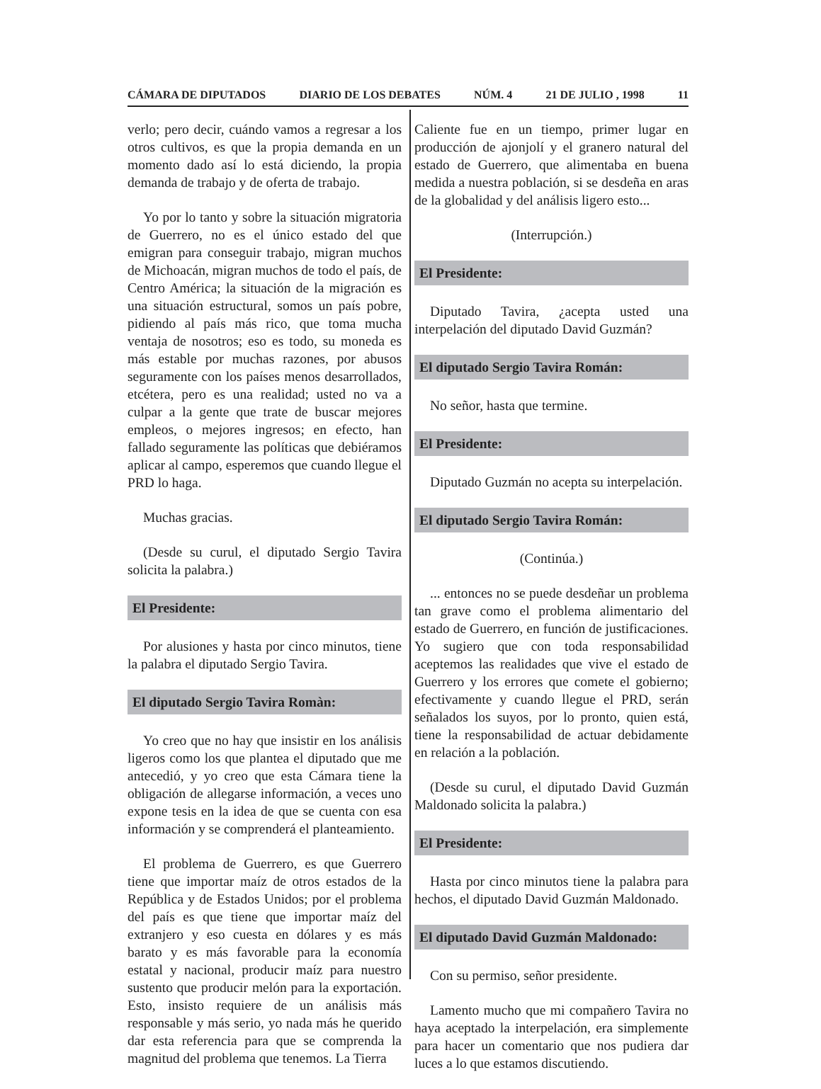CÁMARA DE DIPUTADOS DIARIO DE LOS DEBATES NÚM. 4 21 DE JULIO , 1998 11
verlo; pero decir, cuándo vamos a regresar a los otros cultivos, es que la propia demanda en un momento dado así lo está diciendo, la propia demanda de trabajo y de oferta de trabajo.
Yo por lo tanto y sobre la situación migratoria de Guerrero, no es el único estado del que emigran para conseguir trabajo, migran muchos de Michoacán, migran muchos de todo el país, de Centro América; la situación de la migración es una situación estructural, somos un país pobre, pidiendo al país más rico, que toma mucha ventaja de nosotros; eso es todo, su moneda es más estable por muchas razones, por abusos seguramente con los países menos desarrollados, etcétera, pero es una realidad; usted no va a culpar a la gente que trate de buscar mejores empleos, o mejores ingresos; en efecto, han fallado seguramente las políticas que debiéramos aplicar al campo, esperemos que cuando llegue el PRD lo haga.
Muchas gracias.
(Desde su curul, el diputado Sergio Tavira solicita la palabra.)
El Presidente:
Por alusiones y hasta por cinco minutos, tiene la palabra el diputado Sergio Tavira.
El diputado Sergio Tavira Romàn:
Yo creo que no hay que insistir en los análisis ligeros como los que plantea el diputado que me antecedió, y yo creo que esta Cámara tiene la obligación de allegarse información, a veces uno expone tesis en la idea de que se cuenta con esa información y se comprenderá el planteamiento.
El problema de Guerrero, es que Guerrero tiene que importar maíz de otros estados de la República y de Estados Unidos; por el problema del país es que tiene que importar maíz del extranjero y eso cuesta en dólares y es más barato y es más favorable para la economía estatal y nacional, producir maíz para nuestro sustento que producir melón para la exportación. Esto, insisto requiere de un análisis más responsable y más serio, yo nada más he querido dar esta referencia para que se comprenda la magnitud del problema que tenemos. La Tierra
Caliente fue en un tiempo, primer lugar en producción de ajonjolí y el granero natural del estado de Guerrero, que alimentaba en buena medida a nuestra población, si se desdeña en aras de la globalidad y del análisis ligero esto...
(Interrupción.)
El Presidente:
Diputado Tavira, ¿acepta usted una interpelación del diputado David Guzmán?
El diputado Sergio Tavira Román:
No señor, hasta que termine.
El Presidente:
Diputado Guzmán no acepta su interpelación.
El diputado Sergio Tavira Román:
(Continúa.)
... entonces no se puede desdeñar un problema tan grave como el problema alimentario del estado de Guerrero, en función de justificaciones. Yo sugiero que con toda responsabilidad aceptemos las realidades que vive el estado de Guerrero y los errores que comete el gobierno; efectivamente y cuando llegue el PRD, serán señalados los suyos, por lo pronto, quien está, tiene la responsabilidad de actuar debidamente en relación a la población.
(Desde su curul, el diputado David Guzmán Maldonado solicita la palabra.)
El Presidente:
Hasta por cinco minutos tiene la palabra para hechos, el diputado David Guzmán Maldonado.
El diputado David Guzmán Maldonado:
Con su permiso, señor presidente.
Lamento mucho que mi compañero Tavira no haya aceptado la interpelación, era simplemente para hacer un comentario que nos pudiera dar luces a lo que estamos discutiendo.